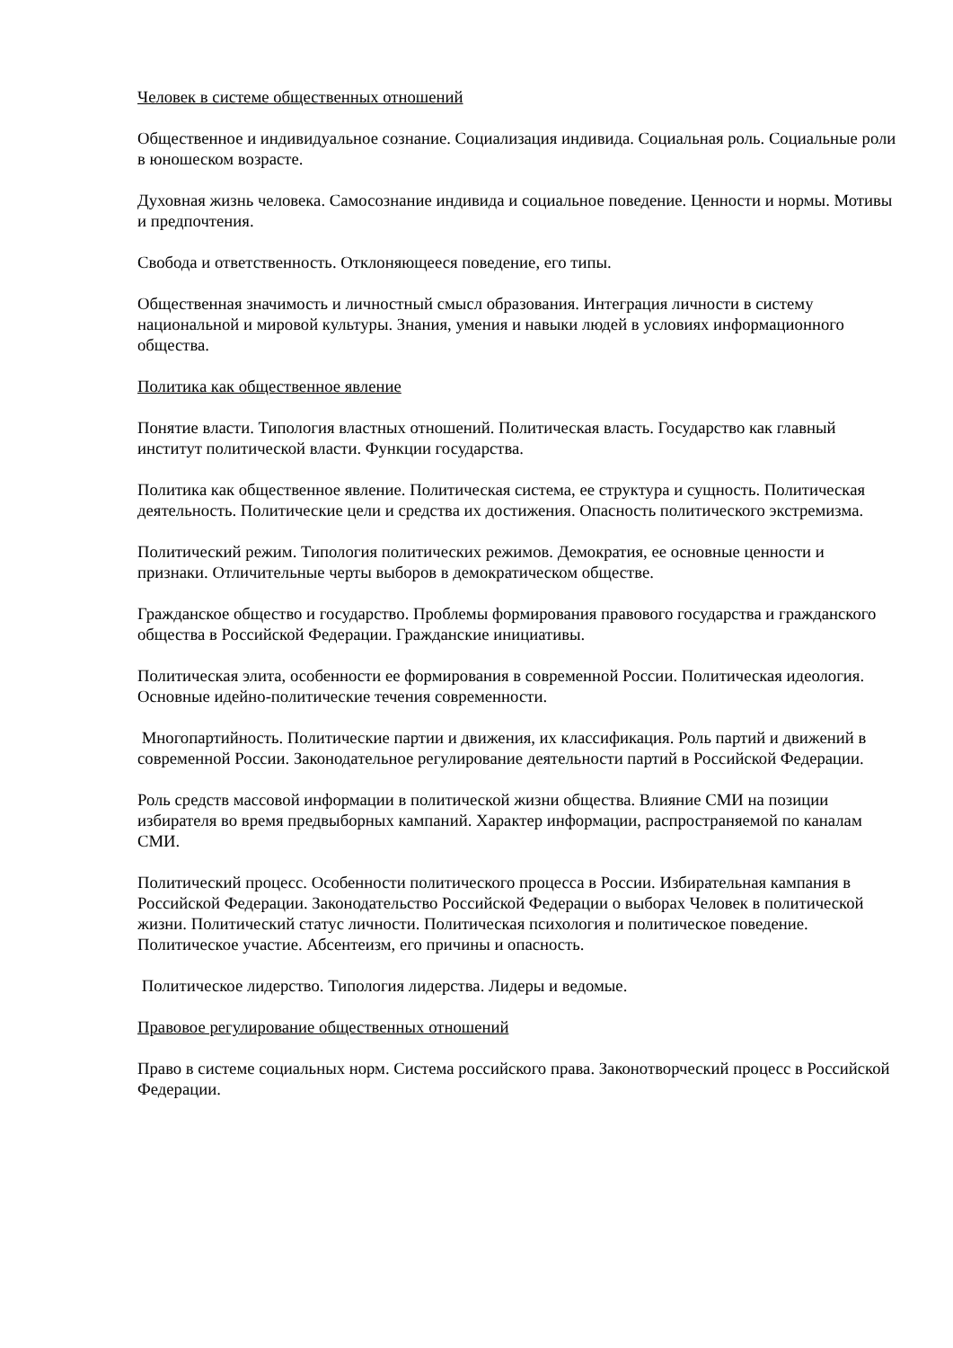Человек в системе общественных отношений
Общественное и индивидуальное сознание. Социализация индивида. Социальная роль. Социальные роли в юношеском возрасте.
Духовная жизнь человека. Самосознание индивида и социальное поведение. Ценности и нормы. Мотивы и предпочтения.
Свобода и ответственность. Отклоняющееся поведение, его типы.
Общественная значимость и личностный смысл образования. Интеграция личности в систему национальной и мировой культуры. Знания, умения и навыки людей в условиях информационного общества.
Политика как общественное явление
Понятие власти. Типология властных отношений. Политическая власть. Государство как главный институт политической власти. Функции государства.
Политика как общественное явление. Политическая система, ее структура и сущность. Политическая деятельность. Политические цели и средства их достижения. Опасность политического экстремизма.
Политический режим. Типология политических режимов. Демократия, ее основные ценности и признаки. Отличительные черты выборов в демократическом обществе.
Гражданское общество и государство. Проблемы формирования правового государства и гражданского общества в Российской Федерации. Гражданские инициативы.
Политическая элита, особенности ее формирования в современной России. Политическая идеология. Основные идейно-политические течения современности.
Многопартийность. Политические партии и движения, их классификация. Роль партий и движений в современной России. Законодательное регулирование деятельности партий в Российской Федерации.
Роль средств массовой информации в политической жизни общества. Влияние СМИ на позиции избирателя во время предвыборных кампаний. Характер информации, распространяемой по каналам СМИ.
Политический процесс. Особенности политического процесса в России. Избирательная кампания в Российской Федерации. Законодательство Российской Федерации о выборах Человек в политической жизни. Политический статус личности. Политическая психология и политическое поведение. Политическое участие. Абсентеизм, его причины и опасность.
Политическое лидерство. Типология лидерства. Лидеры и ведомые.
Правовое регулирование общественных отношений
Право в системе социальных норм. Система российского права. Законотворческий процесс в Российской Федерации.